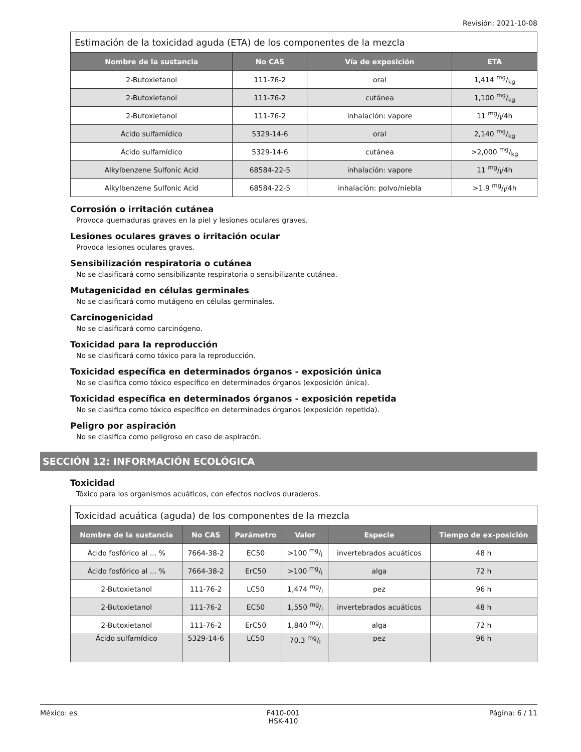Revisión: 2021-10-08
| Estimación de la toxicidad aguda (ETA) de los componentes de la mezcla | | | |
| Nombre de la sustancia | No CAS | Vía de exposición | ETA |
| 2-Butoxietanol | 111-76-2 | oral | 1,414 mg/kg |
| 2-Butoxietanol | 111-76-2 | cutánea | 1,100 mg/kg |
| 2-Butoxietanol | 111-76-2 | inhalación: vapore | 11 mg/l/4h |
| Ácido sulfamídico | 5329-14-6 | oral | 2,140 mg/kg |
| Ácido sulfamídico | 5329-14-6 | cutánea | >2,000 mg/kg |
| Alkylbenzene Sulfonic Acid | 68584-22-5 | inhalación: vapore | 11 mg/l/4h |
| Alkylbenzene Sulfonic Acid | 68584-22-5 | inhalación: polvo/niebla | >1.9 mg/l/4h |
Corrosión o irritación cutánea
Provoca quemaduras graves en la piel y lesiones oculares graves.
Lesiones oculares graves o irritación ocular
Provoca lesiones oculares graves.
Sensibilización respiratoria o cutánea
No se clasificará como sensibilizante respiratoria o sensibilizante cutánea.
Mutagenicidad en células germinales
No se clasificará como mutágeno en células germinales.
Carcinogenicidad
No se clasificará como carcinógeno.
Toxicidad para la reproducción
No se clasificará como tóxico para la reproducción.
Toxicidad específica en determinados órganos - exposición única
No se clasifica como tóxico específico en determinados órganos (exposición única).
Toxicidad específica en determinados órganos - exposición repetida
No se clasifica como tóxico específico en determinados órganos (exposición repetida).
Peligro por aspiración
No se clasifica como peligroso en caso de aspiracón.
SECCIÓN 12: INFORMACIÓN ECOLÓGICA
Toxicidad
Tóxico para los organismos acuáticos, con efectos nocivos duraderos.
| Toxicidad acuática (aguda) de los componentes de la mezcla | | | | | |
| Nombre de la sustancia | No CAS | Parámetro | Valor | Especie | Tiempo de ex-posición |
| Ácido fosfórico al ... % | 7664-38-2 | EC50 | >100 mg/l | invertebrados acuáticos | 48 h |
| Ácido fosfórico al ... % | 7664-38-2 | ErC50 | >100 mg/l | alga | 72 h |
| 2-Butoxietanol | 111-76-2 | LC50 | 1,474 mg/l | pez | 96 h |
| 2-Butoxietanol | 111-76-2 | EC50 | 1,550 mg/l | invertebrados acuáticos | 48 h |
| 2-Butoxietanol | 111-76-2 | ErC50 | 1,840 mg/l | alga | 72 h |
| Ácido sulfamídico | 5329-14-6 | LC50 | 70.3 mg/l | pez | 96 h |
México: es F410-001
HSK-410 Página: 6 / 11